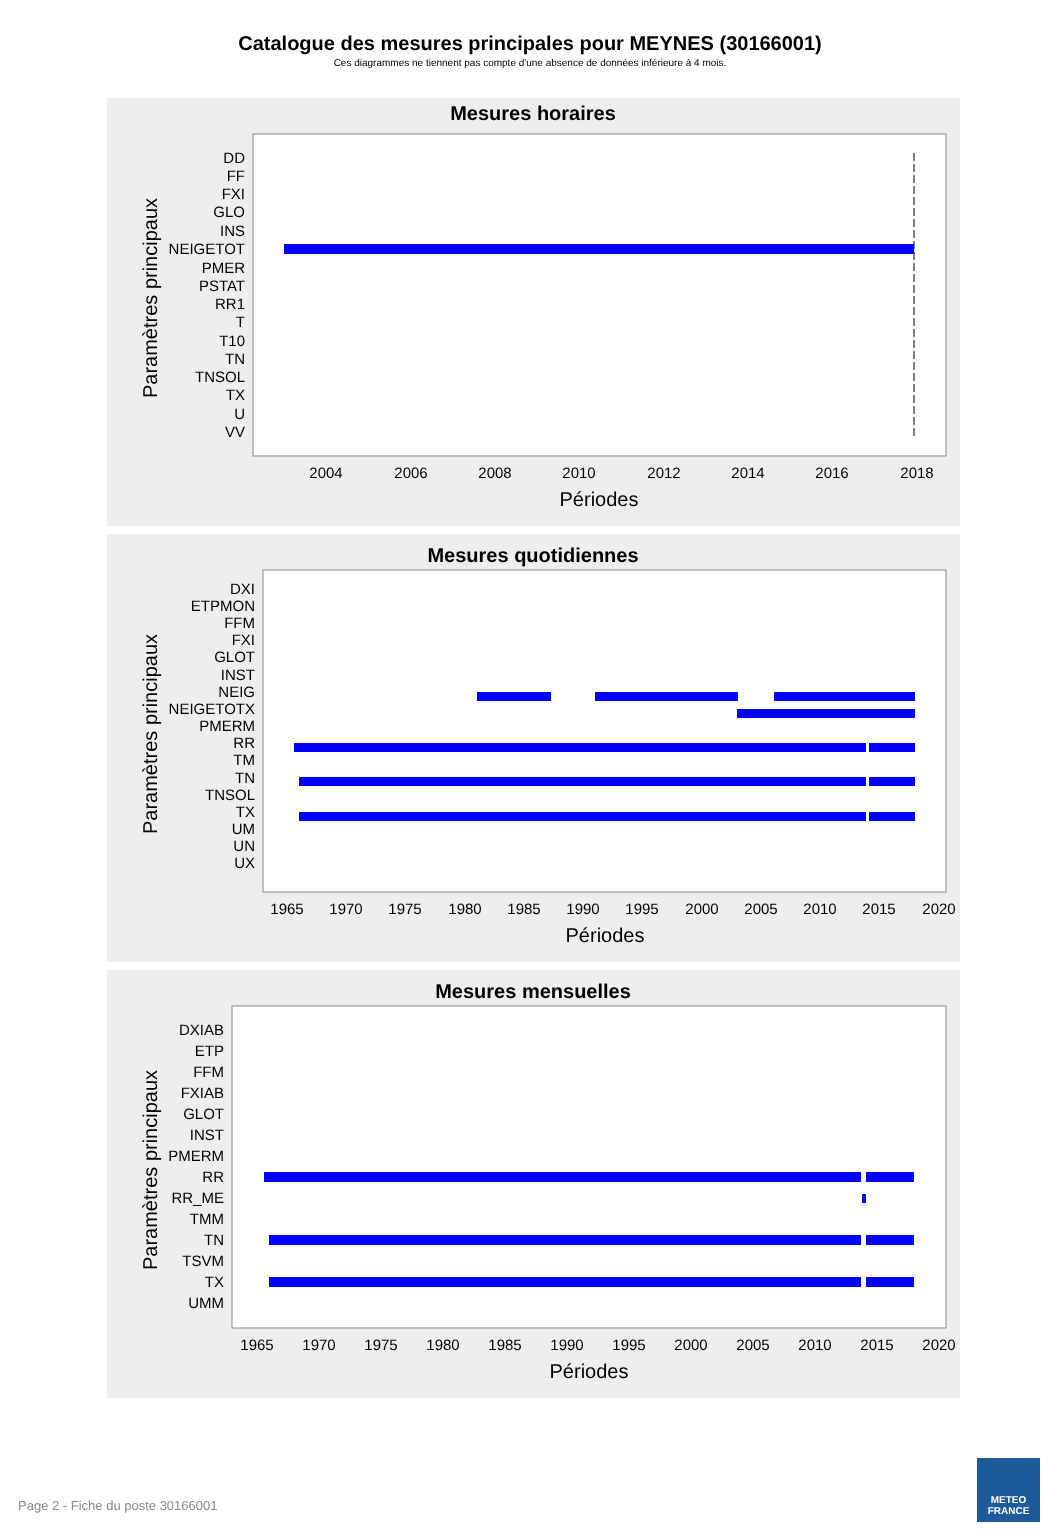Catalogue des mesures principales pour MEYNES (30166001)
Ces diagrammes ne tiennent pas compte d'une absence de données inférieure à 4 mois.
Mesures horaires
Paramètres principaux
DD
FF
FXI
GLO
INS
NEIGETOT
PMER
PSTAT
RR1
T
T10
TN
TNSOL
TX
U
VV
2004
2006
2008
2010
2012
2014
2016
2018
Périodes
Mesures quotidiennes
Paramètres principaux
DXI
ETPMON
FFM
FXI
GLOT
INST
NEIG
NEIGETOTX
PMERM
RR
TM
TN
TNSOL
TX
UM
UN
UX
1965
1970
1975
1980
1985
1990
1995
2000
2005
2010
2015
2020
Périodes
Mesures mensuelles
Paramètres principaux
DXIAB
ETP
FFM
FXIAB
GLOT
INST
PMERM
RR
RR_ME
TMM
TN
TSVM
TX
UMM
1965
1970
1975
1980
1985
1990
1995
2000
2005
2010
2015
2020
Périodes
Page 2 - Fiche du poste 30166001
METEO
FRANCE